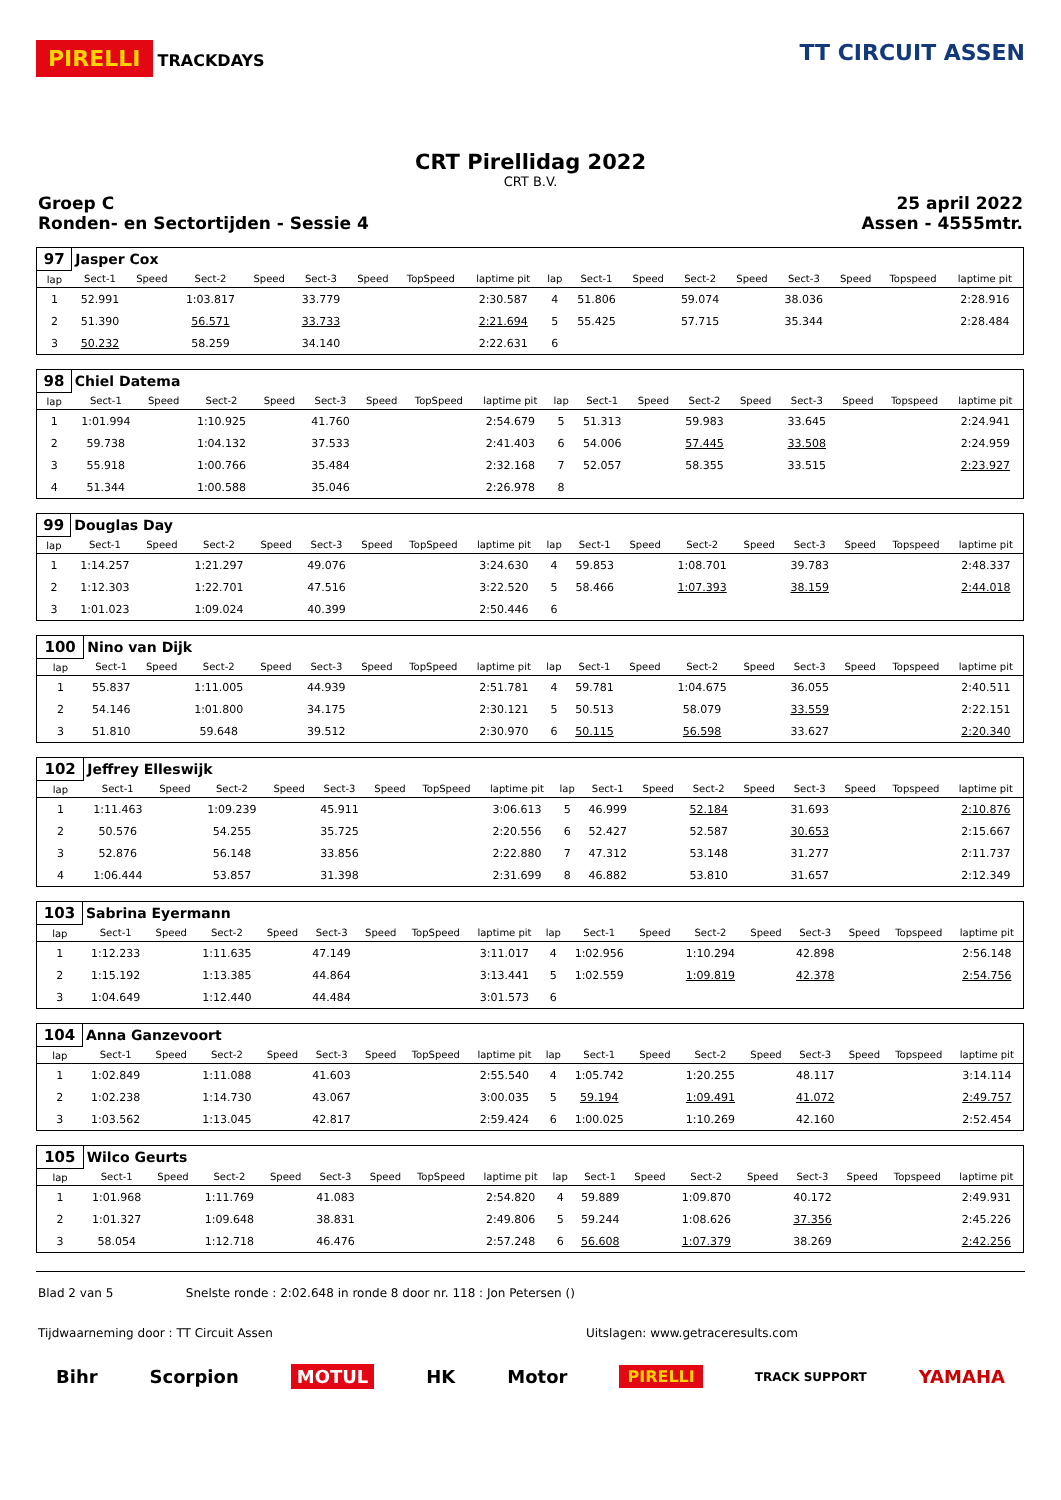PIRELLI TRACKDAYS
TT CIRCUIT ASSEN
CRT Pirellidag 2022
CRT B.V.
Groep C
Ronden- en Sectortijden - Sessie 4
25 april 2022
Assen - 4555mtr.
| 97 | Jasper Cox | | | | | | | | | | | | | | | | |
| lap | Sect-1 | Speed | Sect-2 | Speed | Sect-3 | Speed | TopSpeed | laptime pit | lap | Sect-1 | Speed | Sect-2 | Speed | Sect-3 | Speed | Topspeed | laptime pit |
| 1 | 52.991 | | 1:03.817 | | 33.779 | | | 2:30.587 | 4 | 51.806 | | 59.074 | | 38.036 | | | 2:28.916 |
| 2 | 51.390 | | 56.571 | | 33.733 | | | 2:21.694 | 5 | 55.425 | | 57.715 | | 35.344 | | | 2:28.484 |
| 3 | 50.232 | | 58.259 | | 34.140 | | | 2:22.631 | 6 | | | | | | | | |
| 98 | Chiel Datema | | | | | | | | | | | | | | | | |
| lap | Sect-1 | Speed | Sect-2 | Speed | Sect-3 | Speed | TopSpeed | laptime pit | lap | Sect-1 | Speed | Sect-2 | Speed | Sect-3 | Speed | Topspeed | laptime pit |
| 1 | 1:01.994 | | 1:10.925 | | 41.760 | | | 2:54.679 | 5 | 51.313 | | 59.983 | | 33.645 | | | 2:24.941 |
| 2 | 59.738 | | 1:04.132 | | 37.533 | | | 2:41.403 | 6 | 54.006 | | 57.445 | | 33.508 | | | 2:24.959 |
| 3 | 55.918 | | 1:00.766 | | 35.484 | | | 2:32.168 | 7 | 52.057 | | 58.355 | | 33.515 | | | 2:23.927 |
| 4 | 51.344 | | 1:00.588 | | 35.046 | | | 2:26.978 | 8 | | | | | | | | |
| 99 | Douglas Day | | | | | | | | | | | | | | | | |
| lap | Sect-1 | Speed | Sect-2 | Speed | Sect-3 | Speed | TopSpeed | laptime pit | lap | Sect-1 | Speed | Sect-2 | Speed | Sect-3 | Speed | Topspeed | laptime pit |
| 1 | 1:14.257 | | 1:21.297 | | 49.076 | | | 3:24.630 | 4 | 59.853 | | 1:08.701 | | 39.783 | | | 2:48.337 |
| 2 | 1:12.303 | | 1:22.701 | | 47.516 | | | 3:22.520 | 5 | 58.466 | | 1:07.393 | | 38.159 | | | 2:44.018 |
| 3 | 1:01.023 | | 1:09.024 | | 40.399 | | | 2:50.446 | 6 | | | | | | | | |
| 100 | Nino van Dijk | | | | | | | | | | | | | | | | |
| lap | Sect-1 | Speed | Sect-2 | Speed | Sect-3 | Speed | TopSpeed | laptime pit | lap | Sect-1 | Speed | Sect-2 | Speed | Sect-3 | Speed | Topspeed | laptime pit |
| 1 | 55.837 | | 1:11.005 | | 44.939 | | | 2:51.781 | 4 | 59.781 | | 1:04.675 | | 36.055 | | | 2:40.511 |
| 2 | 54.146 | | 1:01.800 | | 34.175 | | | 2:30.121 | 5 | 50.513 | | 58.079 | | 33.559 | | | 2:22.151 |
| 3 | 51.810 | | 59.648 | | 39.512 | | | 2:30.970 | 6 | 50.115 | | 56.598 | | 33.627 | | | 2:20.340 |
| 102 | Jeffrey Elleswijk | | | | | | | | | | | | | | | | |
| lap | Sect-1 | Speed | Sect-2 | Speed | Sect-3 | Speed | TopSpeed | laptime pit | lap | Sect-1 | Speed | Sect-2 | Speed | Sect-3 | Speed | Topspeed | laptime pit |
| 1 | 1:11.463 | | 1:09.239 | | 45.911 | | | 3:06.613 | 5 | 46.999 | | 52.184 | | 31.693 | | | 2:10.876 |
| 2 | 50.576 | | 54.255 | | 35.725 | | | 2:20.556 | 6 | 52.427 | | 52.587 | | 30.653 | | | 2:15.667 |
| 3 | 52.876 | | 56.148 | | 33.856 | | | 2:22.880 | 7 | 47.312 | | 53.148 | | 31.277 | | | 2:11.737 |
| 4 | 1:06.444 | | 53.857 | | 31.398 | | | 2:31.699 | 8 | 46.882 | | 53.810 | | 31.657 | | | 2:12.349 |
| 103 | Sabrina Eyermann | | | | | | | | | | | | | | | | |
| lap | Sect-1 | Speed | Sect-2 | Speed | Sect-3 | Speed | TopSpeed | laptime pit | lap | Sect-1 | Speed | Sect-2 | Speed | Sect-3 | Speed | Topspeed | laptime pit |
| 1 | 1:12.233 | | 1:11.635 | | 47.149 | | | 3:11.017 | 4 | 1:02.956 | | 1:10.294 | | 42.898 | | | 2:56.148 |
| 2 | 1:15.192 | | 1:13.385 | | 44.864 | | | 3:13.441 | 5 | 1:02.559 | | 1:09.819 | | 42.378 | | | 2:54.756 |
| 3 | 1:04.649 | | 1:12.440 | | 44.484 | | | 3:01.573 | 6 | | | | | | | | |
| 104 | Anna Ganzevoort | | | | | | | | | | | | | | | | |
| lap | Sect-1 | Speed | Sect-2 | Speed | Sect-3 | Speed | TopSpeed | laptime pit | lap | Sect-1 | Speed | Sect-2 | Speed | Sect-3 | Speed | Topspeed | laptime pit |
| 1 | 1:02.849 | | 1:11.088 | | 41.603 | | | 2:55.540 | 4 | 1:05.742 | | 1:20.255 | | 48.117 | | | 3:14.114 |
| 2 | 1:02.238 | | 1:14.730 | | 43.067 | | | 3:00.035 | 5 | 59.194 | | 1:09.491 | | 41.072 | | | 2:49.757 |
| 3 | 1:03.562 | | 1:13.045 | | 42.817 | | | 2:59.424 | 6 | 1:00.025 | | 1:10.269 | | 42.160 | | | 2:52.454 |
| 105 | Wilco Geurts | | | | | | | | | | | | | | | | |
| lap | Sect-1 | Speed | Sect-2 | Speed | Sect-3 | Speed | TopSpeed | laptime pit | lap | Sect-1 | Speed | Sect-2 | Speed | Sect-3 | Speed | Topspeed | laptime pit |
| 1 | 1:01.968 | | 1:11.769 | | 41.083 | | | 2:54.820 | 4 | 59.889 | | 1:09.870 | | 40.172 | | | 2:49.931 |
| 2 | 1:01.327 | | 1:09.648 | | 38.831 | | | 2:49.806 | 5 | 59.244 | | 1:08.626 | | 37.356 | | | 2:45.226 |
| 3 | 58.054 | | 1:12.718 | | 46.476 | | | 2:57.248 | 6 | 56.608 | | 1:07.379 | | 38.269 | | | 2:42.256 |
Blad 2 van 5 Snelste ronde : 2:02.648 in ronde 8 door nr. 118 : Jon Petersen ()
Tijdwaarneming door : TT Circuit Assen Uitslagen: www.getraceresults.com
Bihr Scorpion MOTUL HK Motor PIRELLI TRACK SUPPORT YAMAHA